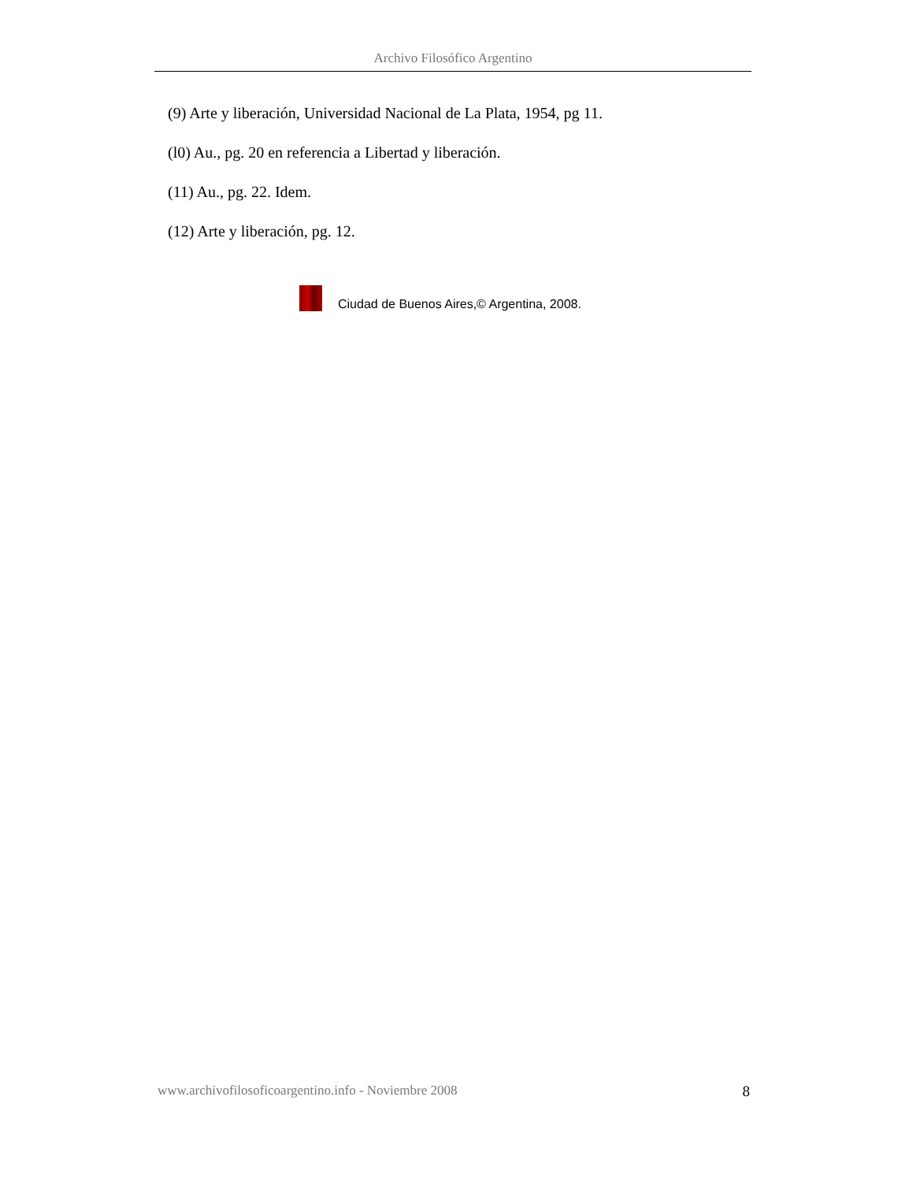Archivo Filosófico Argentino
(9) Arte y liberación, Universidad Nacional de La Plata, 1954, pg 11.
(l0) Au., pg. 20 en referencia a Libertad y liberación.
(11) Au., pg. 22. Idem.
(12) Arte y liberación, pg. 12.
Ciudad de Buenos Aires,© Argentina, 2008.
www.archivofilosoficoargentino.info - Noviembre 2008 8